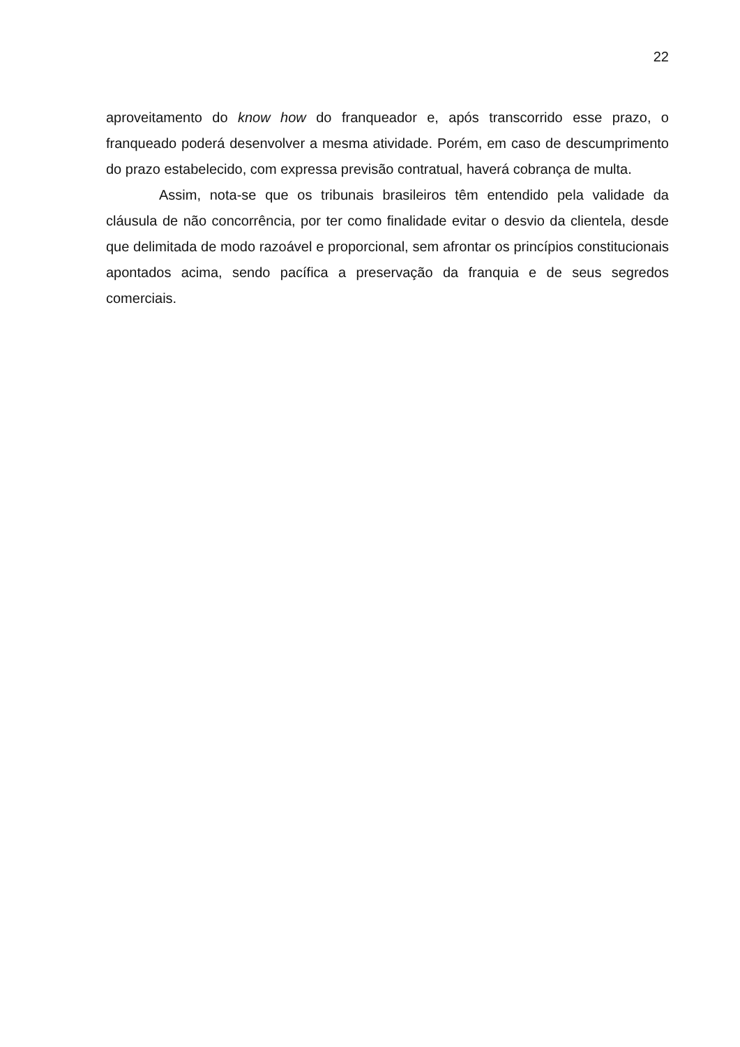22
aproveitamento do know how do franqueador e, após transcorrido esse prazo, o franqueado poderá desenvolver a mesma atividade. Porém, em caso de descumprimento do prazo estabelecido, com expressa previsão contratual, haverá cobrança de multa.
Assim, nota-se que os tribunais brasileiros têm entendido pela validade da cláusula de não concorrência, por ter como finalidade evitar o desvio da clientela, desde que delimitada de modo razoável e proporcional, sem afrontar os princípios constitucionais apontados acima, sendo pacífica a preservação da franquia e de seus segredos comerciais.